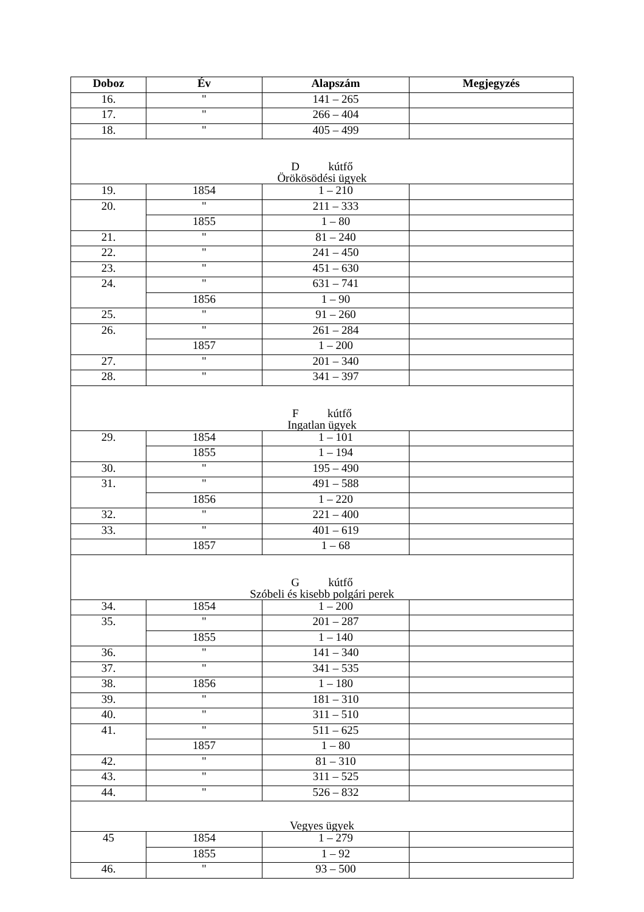| Doboz | Év | Alapszám | Megjegyzés |
| --- | --- | --- | --- |
| 16. | " | 141 – 265 | |
| 17. | " | 266 – 404 | |
| 18. | " | 405 – 499 | |
| D kútfő Örökösödési ügyek | | | |
| 19. | 1854 | 1 – 210 | |
| 20. | " | 211 – 333 | |
| | 1855 | 1 – 80 | |
| 21. | " | 81 – 240 | |
| 22. | " | 241 – 450 | |
| 23. | " | 451 – 630 | |
| 24. | " | 631 – 741 | |
| | 1856 | 1 – 90 | |
| 25. | " | 91 – 260 | |
| 26. | " | 261 – 284 | |
| | 1857 | 1 – 200 | |
| 27. | " | 201 – 340 | |
| 28. | " | 341 – 397 | |
| F kútfő Ingatlan ügyek | | | |
| 29. | 1854 | 1 – 101 | |
| | 1855 | 1 – 194 | |
| 30. | " | 195 – 490 | |
| 31. | " | 491 – 588 | |
| | 1856 | 1 – 220 | |
| 32. | " | 221 – 400 | |
| 33. | " | 401 – 619 | |
| | 1857 | 1 – 68 | |
| G kútfő Szóbeli és kisebb polgári perek | | | |
| 34. | 1854 | 1 – 200 | |
| 35. | " | 201 – 287 | |
| | 1855 | 1 – 140 | |
| 36. | " | 141 – 340 | |
| 37. | " | 341 – 535 | |
| 38. | 1856 | 1 – 180 | |
| 39. | " | 181 – 310 | |
| 40. | " | 311 – 510 | |
| 41. | " | 511 – 625 | |
| | 1857 | 1 – 80 | |
| 42. | " | 81 – 310 | |
| 43. | " | 311 – 525 | |
| 44. | " | 526 – 832 | |
| Vegyes ügyek | | | |
| 45 | 1854 | 1 – 279 | |
| | 1855 | 1 – 92 | |
| 46. | " | 93 – 500 | |